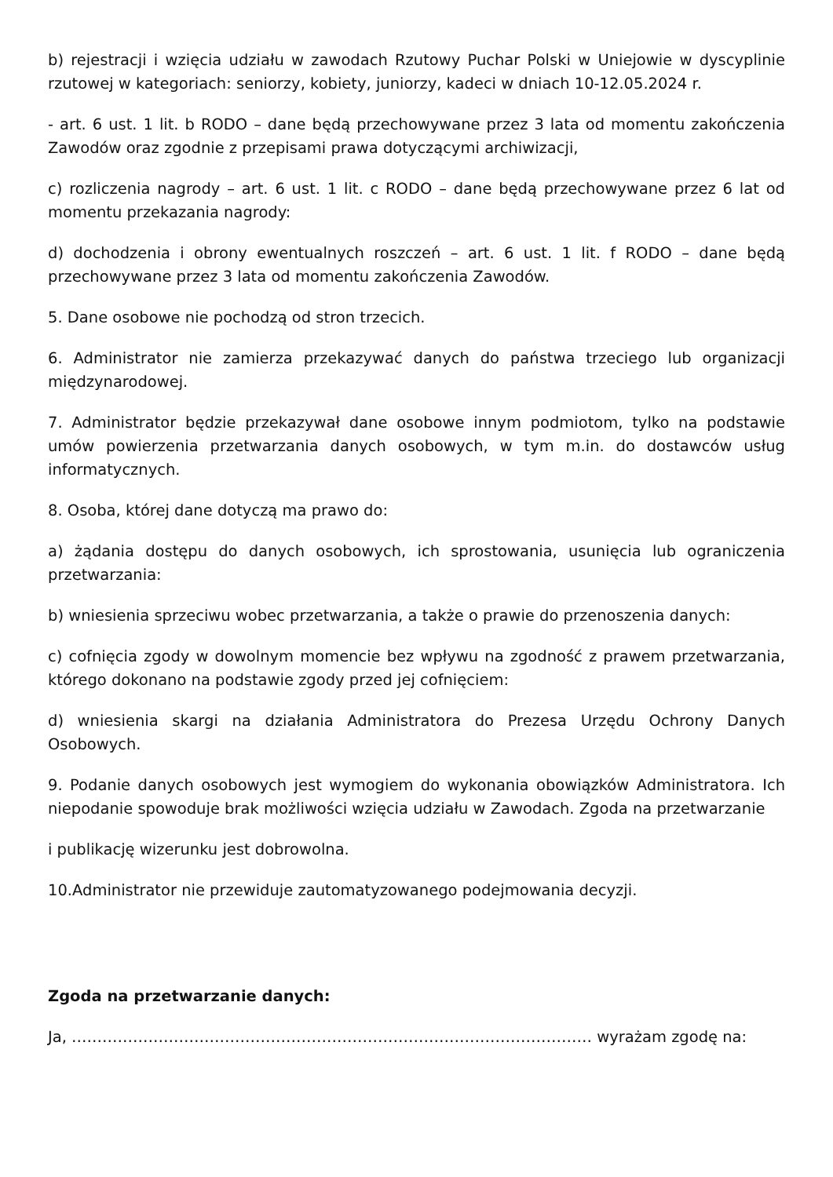b) rejestracji i wzięcia udziału w zawodach Rzutowy Puchar Polski w Uniejowie w dyscyplinie rzutowej w kategoriach: seniorzy, kobiety, juniorzy, kadeci w dniach 10-12.05.2024 r.
- art. 6 ust. 1 lit. b RODO – dane będą przechowywane przez 3 lata od momentu zakończenia Zawodów oraz zgodnie z przepisami prawa dotyczącymi archiwizacji,
c) rozliczenia nagrody – art. 6 ust. 1 lit. c RODO – dane będą przechowywane przez 6 lat od momentu przekazania nagrody:
d) dochodzenia i obrony ewentualnych roszczeń – art. 6 ust. 1 lit. f RODO – dane będą przechowywane przez 3 lata od momentu zakończenia Zawodów.
5. Dane osobowe nie pochodzą od stron trzecich.
6. Administrator nie zamierza przekazywać danych do państwa trzeciego lub organizacji międzynarodowej.
7. Administrator będzie przekazywał dane osobowe innym podmiotom, tylko na podstawie umów powierzenia przetwarzania danych osobowych, w tym m.in. do dostawców usług informatycznych.
8. Osoba, której dane dotyczą ma prawo do:
a) żądania dostępu do danych osobowych, ich sprostowania, usunięcia lub ograniczenia przetwarzania:
b) wniesienia sprzeciwu wobec przetwarzania, a także o prawie do przenoszenia danych:
c) cofnięcia zgody w dowolnym momencie bez wpływu na zgodność z prawem przetwarzania, którego dokonano na podstawie zgody przed jej cofnięciem:
d) wniesienia skargi na działania Administratora do Prezesa Urzędu Ochrony Danych Osobowych.
9. Podanie danych osobowych jest wymogiem do wykonania obowiązków Administratora. Ich niepodanie spowoduje brak możliwości wzięcia udziału w Zawodach. Zgoda na przetwarzanie
i publikację wizerunku jest dobrowolna.
10.Administrator nie przewiduje zautomatyzowanego podejmowania decyzji.
Zgoda na przetwarzanie danych:
Ja, ………………………………………………………………………………………… wyrażam zgodę na: